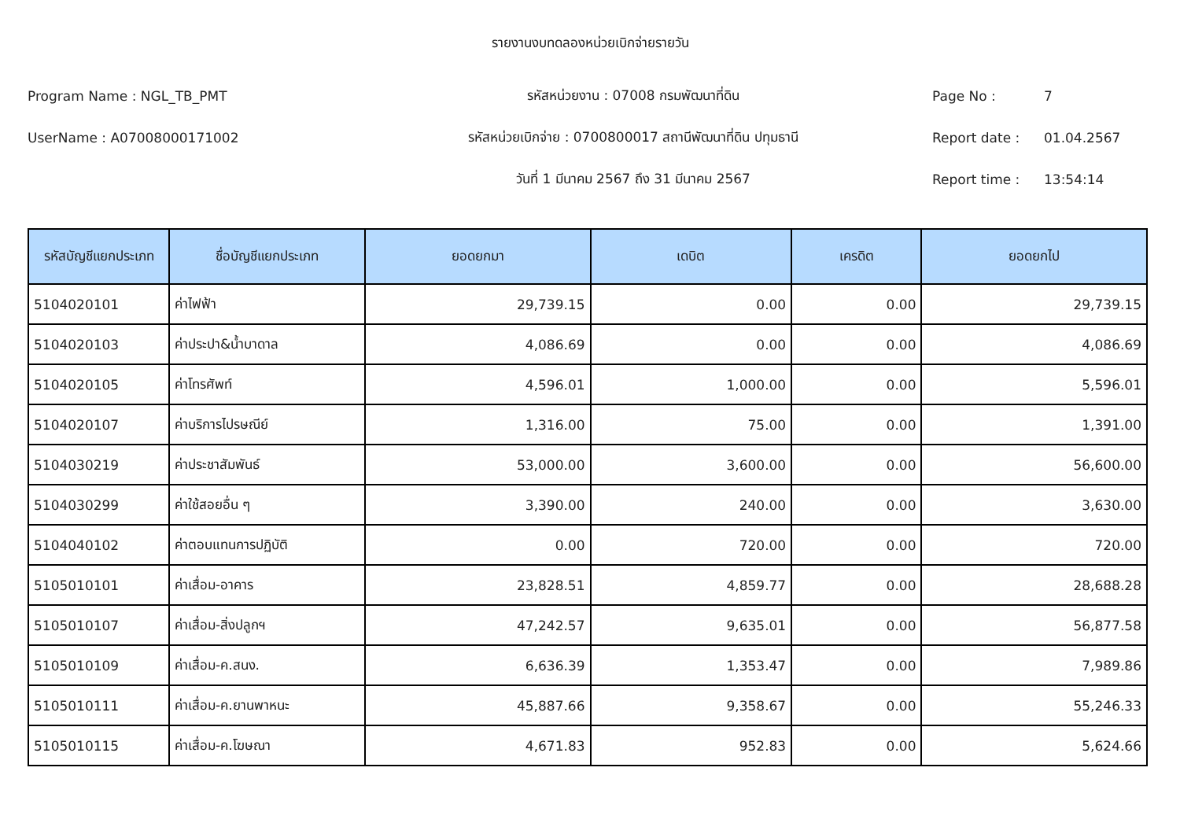รายงานงบทดลองหน่วยเบิกจ่ายรายวัน
Program Name : NGL_TB_PMT รหัสหน่วยงาน : 07008 กรมพัฒนาที่ดิน Page No : 7
UserName : A07008000171002 รหัสหน่วยเบิกจ่าย : 0700800017 สถานีพัฒนาที่ดิน ปทุมธานี Report date : 01.04.2567
วันที่ 1 มีนาคม 2567 ถึง 31 มีนาคม 2567 Report time : 13:54:14
| รหัสบัญชีแยกประเภท | ชื่อบัญชีแยกประเภท | ยอดยกมา | เดบิต | เครดิต | ยอดยกไป |
| --- | --- | --- | --- | --- | --- |
| 5104020101 | ค่าไฟฟ้า | 29,739.15 | 0.00 | 0.00 | 29,739.15 |
| 5104020103 | ค่าประปา&น้ำบาดาล | 4,086.69 | 0.00 | 0.00 | 4,086.69 |
| 5104020105 | ค่าโทรศัพท์ | 4,596.01 | 1,000.00 | 0.00 | 5,596.01 |
| 5104020107 | ค่าบริการไปรษณีย์ | 1,316.00 | 75.00 | 0.00 | 1,391.00 |
| 5104030219 | ค่าประชาสัมพันธ์ | 53,000.00 | 3,600.00 | 0.00 | 56,600.00 |
| 5104030299 | ค่าใช้สอยอื่น ๆ | 3,390.00 | 240.00 | 0.00 | 3,630.00 |
| 5104040102 | ค่าตอบแทนการปฏิบัติ | 0.00 | 720.00 | 0.00 | 720.00 |
| 5105010101 | ค่าเสื่อม-อาคาร | 23,828.51 | 4,859.77 | 0.00 | 28,688.28 |
| 5105010107 | ค่าเสื่อม-สิ่งปลูกฯ | 47,242.57 | 9,635.01 | 0.00 | 56,877.58 |
| 5105010109 | ค่าเสื่อม-ค.สนง. | 6,636.39 | 1,353.47 | 0.00 | 7,989.86 |
| 5105010111 | ค่าเสื่อม-ค.ยานพาหนะ | 45,887.66 | 9,358.67 | 0.00 | 55,246.33 |
| 5105010115 | ค่าเสื่อม-ค.โฆษณา | 4,671.83 | 952.83 | 0.00 | 5,624.66 |